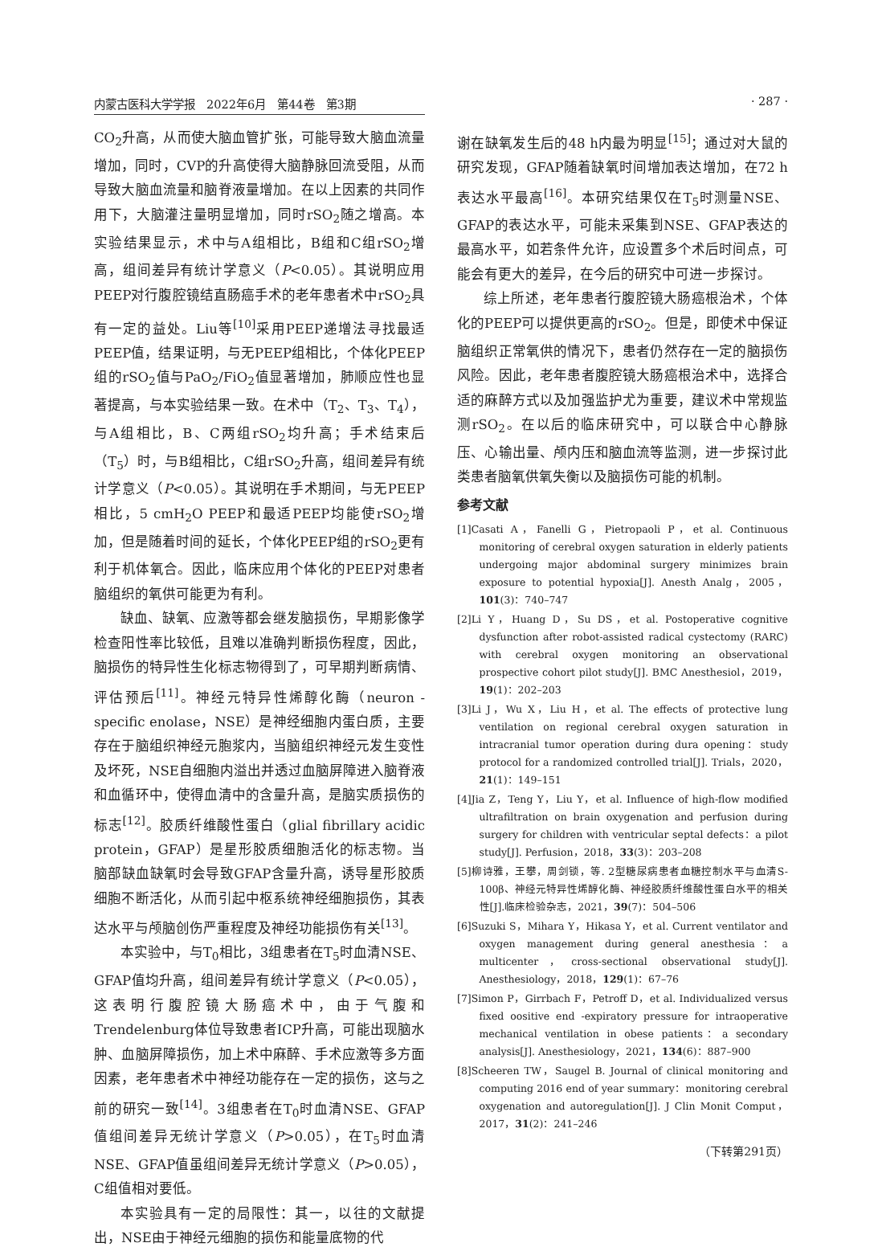内蒙古医科大学学报　2022年6月　第44卷　第3期 · 287 ·
CO<sub>2</sub>升高，从而使大脑血管扩张，可能导致大脑血流量增加，同时，CVP的升高使得大脑静脉回流受阻，从而导致大脑血流量和脑脊液量增加。在以上因素的共同作用下，大脑灌注量明显增加，同时rSO<sub>2</sub>随之增高。本实验结果显示，术中与A组相比，B组和C组rSO<sub>2</sub>增高，组间差异有统计学意义（P<0.05）。其说明应用PEEP对行腹腔镜结直肠癌手术的老年患者术中rSO<sub>2</sub>具有一定的益处。Liu等<sup>[10]</sup>采用PEEP递增法寻找最适PEEP值，结果证明，与无PEEP组相比，个体化PEEP组的rSO<sub>2</sub>值与PaO<sub>2</sub>/FiO<sub>2</sub>值显著增加，肺顺应性也显著提高，与本实验结果一致。在术中（T<sub>2</sub>、T<sub>3</sub>、T<sub>4</sub>），与A组相比，B、C两组rSO<sub>2</sub>均升高；手术结束后（T<sub>5</sub>）时，与B组相比，C组rSO<sub>2</sub>升高，组间差异有统计学意义（P<0.05）。其说明在手术期间，与无PEEP相比，5 cmH<sub>2</sub>O PEEP和最适PEEP均能使rSO<sub>2</sub>增加，但是随着时间的延长，个体化PEEP组的rSO<sub>2</sub>更有利于机体氧合。因此，临床应用个体化的PEEP对患者脑组织的氧供可能更为有利。
缺血、缺氧、应激等都会继发脑损伤，早期影像学检查阳性率比较低，且难以准确判断损伤程度，因此，脑损伤的特异性生化标志物得到了，可早期判断病情、评估预后<sup>[11]</sup>。神经元特异性烯醇化酶（neuron - specific enolase，NSE）是神经细胞内蛋白质，主要存在于脑组织神经元胞浆内，当脑组织神经元发生变性及坏死，NSE自细胞内溢出并透过血脑屏障进入脑脊液和血循环中，使得血清中的含量升高，是脑实质损伤的标志<sup>[12]</sup>。胶质纤维酸性蛋白（glial fibrillary acidic protein，GFAP）是星形胶质细胞活化的标志物。当脑部缺血缺氧时会导致GFAP含量升高，诱导星形胶质细胞不断活化，从而引起中枢系统神经细胞损伤，其表达水平与颅脑创伤严重程度及神经功能损伤有关<sup>[13]</sup>。
本实验中，与T<sub>0</sub>相比，3组患者在T<sub>5</sub>时血清NSE、GFAP值均升高，组间差异有统计学意义（P<0.05），这表明行腹腔镜大肠癌术中，由于气腹和Trendelenburg体位导致患者ICP升高，可能出现脑水肿、血脑屏障损伤，加上术中麻醉、手术应激等多方面因素，老年患者术中神经功能存在一定的损伤，这与之前的研究一致<sup>[14]</sup>。3组患者在T<sub>0</sub>时血清NSE、GFAP值组间差异无统计学意义（P>0.05），在T<sub>5</sub>时血清NSE、GFAP值虽组间差异无统计学意义（P>0.05），C组值相对要低。
本实验具有一定的局限性：其一，以往的文献提出，NSE由于神经元细胞的损伤和能量底物的代
谢在缺氧发生后的48 h内最为明显<sup>[15]</sup>；通过对大鼠的研究发现，GFAP随着缺氧时间增加表达增加，在72 h表达水平最高<sup>[16]</sup>。本研究结果仅在T<sub>5</sub>时测量NSE、GFAP的表达水平，可能未采集到NSE、GFAP表达的最高水平，如若条件允许，应设置多个术后时间点，可能会有更大的差异，在今后的研究中可进一步探讨。
综上所述，老年患者行腹腔镜大肠癌根治术，个体化的PEEP可以提供更高的rSO<sub>2</sub>。但是，即使术中保证脑组织正常氧供的情况下，患者仍然存在一定的脑损伤风险。因此，老年患者腹腔镜大肠癌根治术中，选择合适的麻醉方式以及加强监护尤为重要，建议术中常规监测rSO<sub>2</sub>。在以后的临床研究中，可以联合中心静脉压、心输出量、颅内压和脑血流等监测，进一步探讨此类患者脑氧供氧失衡以及脑损伤可能的机制。
参考文献
[1]Casati A，Fanelli G，Pietropaoli P，et al. Continuous monitoring of cerebral oxygen saturation in elderly patients undergoing major abdominal surgery minimizes brain exposure to potential hypoxia[J]. Anesth Analg，2005，101(3)：740–747
[2]Li Y，Huang D，Su DS，et al. Postoperative cognitive dysfunction after robot-assisted radical cystectomy (RARC) with cerebral oxygen monitoring an observational prospective cohort pilot study[J]. BMC Anesthesiol，2019，19(1)：202–203
[3]Li J，Wu X，Liu H，et al. The effects of protective lung ventilation on regional cerebral oxygen saturation in intracranial tumor operation during dura opening：study protocol for a randomized controlled trial[J]. Trials，2020，21(1)：149–151
[4]Jia Z，Teng Y，Liu Y，et al. Influence of high-flow modified ultrafiltration on brain oxygenation and perfusion during surgery for children with ventricular septal defects：a pilot study[J]. Perfusion，2018，33(3)：203–208
[5]柳诗雅，王攀，周剑锁，等. 2型糖尿病患者血糖控制水平与血清S-100β、神经元特异性烯醇化酶、神经胶质纤维酸性蛋白水平的相关性[J].临床检验杂志，2021，39(7)：504–506
[6]Suzuki S，Mihara Y，Hikasa Y，et al. Current ventilator and oxygen management during general anesthesia：a multicenter，cross-sectional observational study[J]. Anesthesiology，2018，129(1)：67–76
[7]Simon P，Girrbach F，Petroff D，et al. Individualized versus fixed oositive end -expiratory pressure for intraoperative mechanical ventilation in obese patients：a secondary analysis[J]. Anesthesiology，2021，134(6)：887–900
[8]Scheeren TW，Saugel B. Journal of clinical monitoring and computing 2016 end of year summary：monitoring cerebral oxygenation and autoregulation[J]. J Clin Monit Comput，2017，31(2)：241–246
（下转第291页）